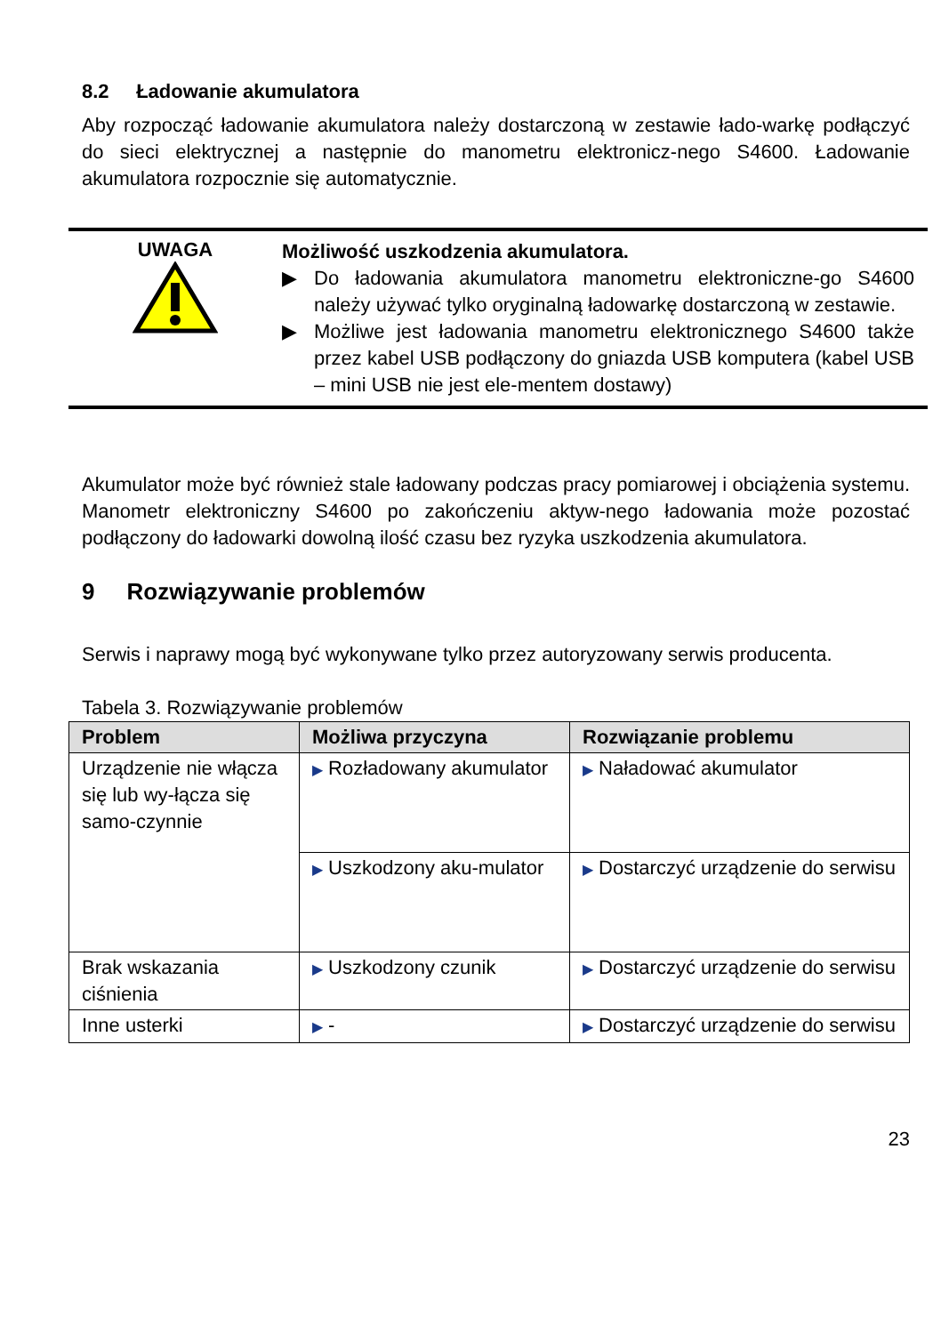8.2 Ładowanie akumulatora
Aby rozpocząć ładowanie akumulatora należy dostarczoną w zestawie łado-warkę podłączyć do sieci elektrycznej a następnie do manometru elektronicz-nego S4600. Ładowanie akumulatora rozpocznie się automatycznie.
UWAGA
Możliwość uszkodzenia akumulatora.
▶ Do ładowania akumulatora manometru elektroniczne-go S4600 należy używać tylko oryginalną ładowarkę dostarczoną w zestawie.
▶ Możliwe jest ładowania manometru elektronicznego S4600 także przez kabel USB podłączony do gniazda USB komputera (kabel USB – mini USB nie jest ele-mentem dostawy)
Akumulator może być również stale ładowany podczas pracy pomiarowej i obciążenia systemu. Manometr elektroniczny S4600 po zakończeniu aktyw-nego ładowania może pozostać podłączony do ładowarki dowolną ilość czasu bez ryzyka uszkodzenia akumulatora.
9 Rozwiązywanie problemów
Serwis i naprawy mogą być wykonywane tylko przez autoryzowany serwis producenta.
Tabela 3. Rozwiązywanie problemów
| Problem | Możliwa przyczyna | Rozwiązanie problemu |
| --- | --- | --- |
| Urządzenie nie włącza się lub wy-łącza się samo-czynnie | ▶ Rozładowany akumulator | ▶ Naładować akumulator |
| | ▶ Uszkodzony aku-mulator | ▶ Dostarczyć urządzenie do serwisu |
| Brak wskazania ciśnienia | ▶ Uszkodzony czunik | ▶ Dostarczyć urządzenie do serwisu |
| Inne usterki | ▶ - | ▶ Dostarczyć urządzenie do serwisu |
23